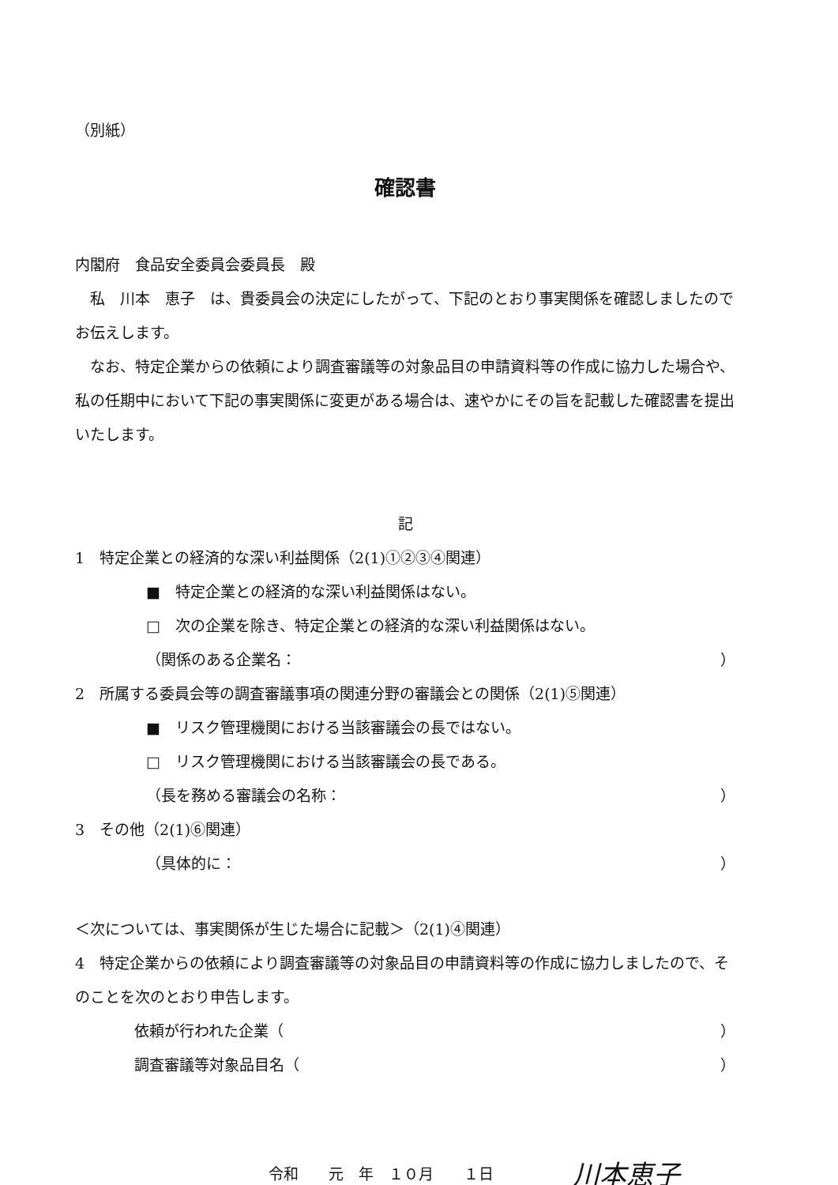（別紙）
確認書
内閣府　食品安全委員会委員長　殿
　私　川本　恵子　は、貴委員会の決定にしたがって、下記のとおり事実関係を確認しましたのでお伝えします。
　なお、特定企業からの依頼により調査審議等の対象品目の申請資料等の作成に協力した場合や、私の任期中において下記の事実関係に変更がある場合は、速やかにその旨を記載した確認書を提出いたします。
記
1　特定企業との経済的な深い利益関係（2(1)①②③④関連）
■　特定企業との経済的な深い利益関係はない。
□　次の企業を除き、特定企業との経済的な深い利益関係はない。
（関係のある企業名： ）
2　所属する委員会等の調査審議事項の関連分野の審議会との関係（2(1)⑤関連）
■　リスク管理機関における当該審議会の長ではない。
□　リスク管理機関における当該審議会の長である。
（長を務める審議会の名称： ）
3　その他（2(1)⑥関連）
（具体的に： ）
＜次については、事実関係が生じた場合に記載＞（2(1)④関連）
4　特定企業からの依頼により調査審議等の対象品目の申請資料等の作成に協力しましたので、そのことを次のとおり申告します。
依頼が行われた企業（ ）
調査審議等対象品目名（ ）
令和　　元　年　１０月　　１日 川本恵子